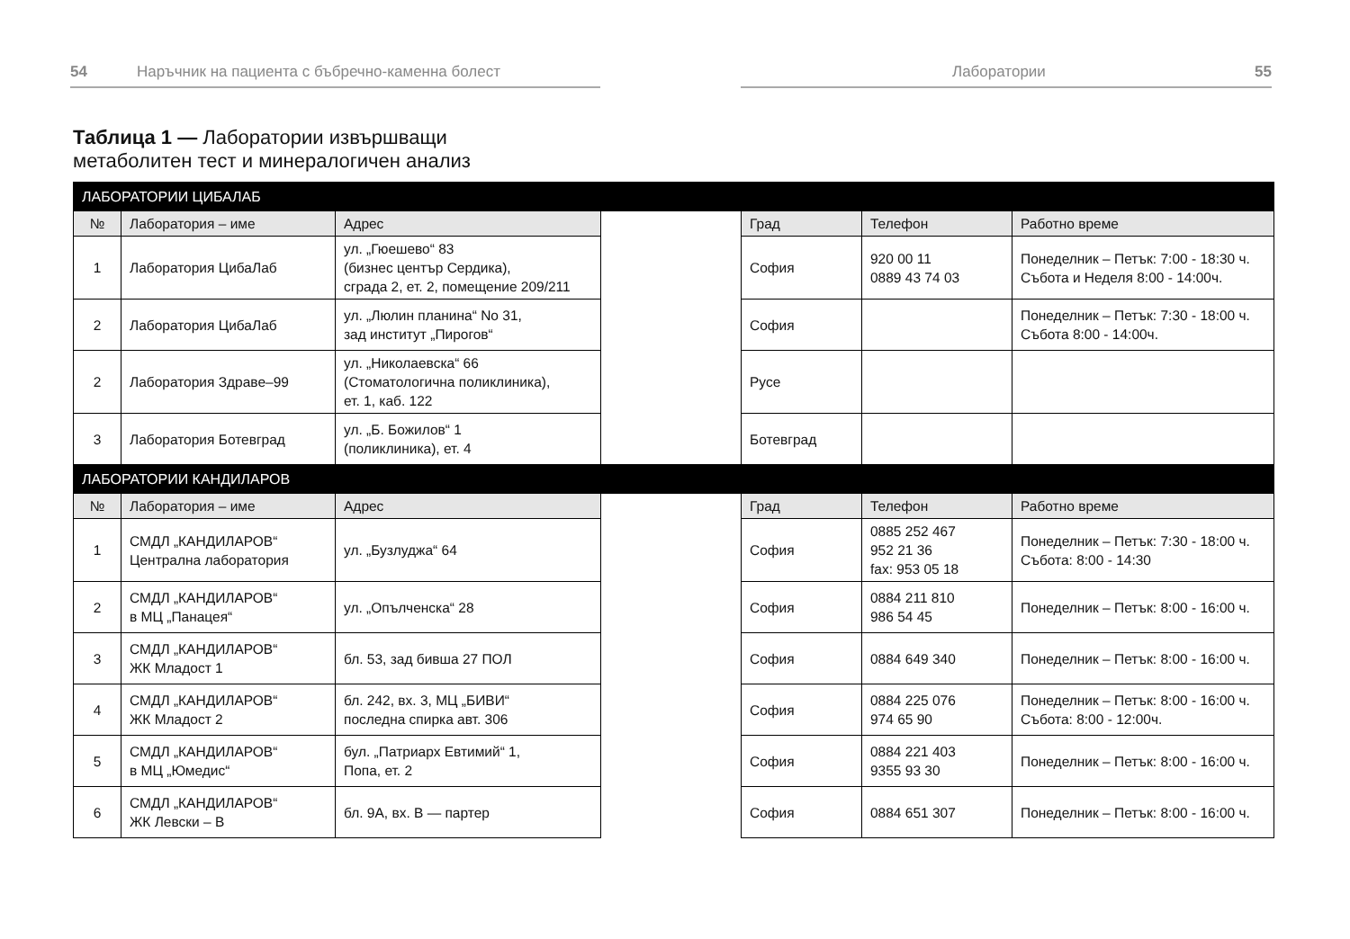54 Наръчник на пациента с бъбречно-каменна болест Лаборатории 55
Таблица 1 — Лаборатории извършващи
метаболитен тест и минералогичен анализ
| ЛАБОРАТОРИИ ЦИБАЛАБ | | | | | | |
| № | Лаборатория – име | Адрес | | Град | Телефон | Работно време |
| 1 | Лаборатория ЦибаЛаб | ул. „Гюешево“ 83 (бизнес център Сердика), сграда 2, ет. 2, помещение 209/211 | | София | 920 00 11 0889 43 74 03 | Понеделник – Петък: 7:00 - 18:30 ч. Събота и Неделя 8:00 - 14:00ч. |
| 2 | Лаборатория ЦибаЛаб | ул. „Люлин планина“ No 31, зад институт „Пирогов“ | | София | | Понеделник – Петък: 7:30 - 18:00 ч. Събота 8:00 - 14:00ч. |
| 2 | Лаборатория Здраве–99 | ул. „Николаевска“ 66 (Стоматологична поликлиника), ет. 1, каб. 122 | | Русе | | |
| 3 | Лаборатория Ботевград | ул. „Б. Божилов“ 1 (поликлиника), ет. 4 | | Ботевград | | |
| ЛАБОРАТОРИИ КАНДИЛАРОВ | | | | | | |
| № | Лаборатория – име | Адрес | | Град | Телефон | Работно време |
| 1 | СМДЛ „КАНДИЛАРОВ“ Централна лаборатория | ул. „Бузлуджа“ 64 | | София | 0885 252 467 952 21 36 fax: 953 05 18 | Понеделник – Петък: 7:30 - 18:00 ч. Събота: 8:00 - 14:30 |
| 2 | СМДЛ „КАНДИЛАРОВ“ в МЦ „Панацея“ | ул. „Опълченска“ 28 | | София | 0884 211 810 986 54 45 | Понеделник – Петък: 8:00 - 16:00 ч. |
| 3 | СМДЛ „КАНДИЛАРОВ“ ЖК Младост 1 | бл. 53, зад бивша 27 ПОЛ | | София | 0884 649 340 | Понеделник – Петък: 8:00 - 16:00 ч. |
| 4 | СМДЛ „КАНДИЛАРОВ“ ЖК Младост 2 | бл. 242, вх. 3, МЦ „БИВИ“ последна спирка авт. 306 | | София | 0884 225 076 974 65 90 | Понеделник – Петък: 8:00 - 16:00 ч. Събота: 8:00 - 12:00ч. |
| 5 | СМДЛ „КАНДИЛАРОВ“ в МЦ „Юмедис“ | бул. „Патриарх Евтимий“ 1, Попа, ет. 2 | | София | 0884 221 403 9355 93 30 | Понеделник – Петък: 8:00 - 16:00 ч. |
| 6 | СМДЛ „КАНДИЛАРОВ“ ЖК Левски – В | бл. 9А, вх. В — партер | | София | 0884 651 307 | Понеделник – Петък: 8:00 - 16:00 ч. |